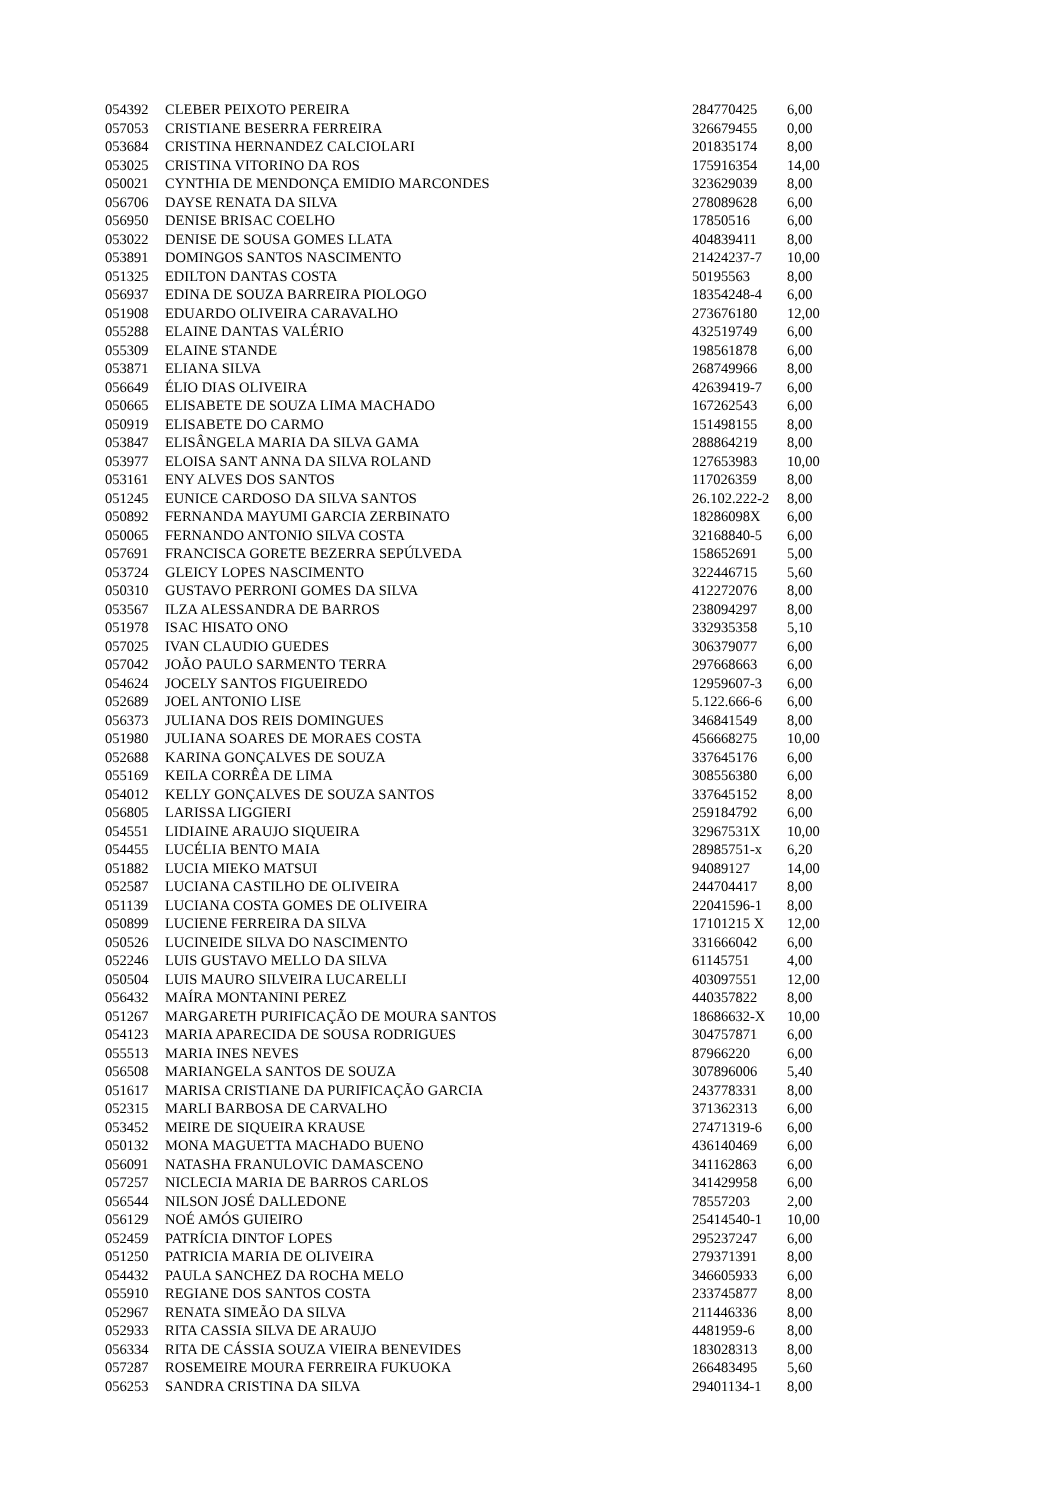| 054392 | CLEBER PEIXOTO PEREIRA | 284770425 | 6,00 |
| 057053 | CRISTIANE BESERRA FERREIRA | 326679455 | 0,00 |
| 053684 | CRISTINA HERNANDEZ CALCIOLARI | 201835174 | 8,00 |
| 053025 | CRISTINA VITORINO DA ROS | 175916354 | 14,00 |
| 050021 | CYNTHIA DE MENDONÇA EMIDIO MARCONDES | 323629039 | 8,00 |
| 056706 | DAYSE RENATA DA SILVA | 278089628 | 6,00 |
| 056950 | DENISE BRISAC COELHO | 17850516 | 6,00 |
| 053022 | DENISE DE SOUSA GOMES LLATA | 404839411 | 8,00 |
| 053891 | DOMINGOS SANTOS NASCIMENTO | 21424237-7 | 10,00 |
| 051325 | EDILTON DANTAS COSTA | 50195563 | 8,00 |
| 056937 | EDINA DE SOUZA BARREIRA PIOLOGO | 18354248-4 | 6,00 |
| 051908 | EDUARDO OLIVEIRA CARAVALHO | 273676180 | 12,00 |
| 055288 | ELAINE DANTAS VALÉRIO | 432519749 | 6,00 |
| 055309 | ELAINE STANDE | 198561878 | 6,00 |
| 053871 | ELIANA SILVA | 268749966 | 8,00 |
| 056649 | ÉLIO DIAS OLIVEIRA | 42639419-7 | 6,00 |
| 050665 | ELISABETE DE SOUZA LIMA MACHADO | 167262543 | 6,00 |
| 050919 | ELISABETE DO CARMO | 151498155 | 8,00 |
| 053847 | ELISÂNGELA MARIA DA SILVA GAMA | 288864219 | 8,00 |
| 053977 | ELOISA SANT ANNA DA SILVA ROLAND | 127653983 | 10,00 |
| 053161 | ENY ALVES DOS SANTOS | 117026359 | 8,00 |
| 051245 | EUNICE CARDOSO DA SILVA SANTOS | 26.102.222-2 | 8,00 |
| 050892 | FERNANDA MAYUMI GARCIA ZERBINATO | 18286098X | 6,00 |
| 050065 | FERNANDO ANTONIO SILVA COSTA | 32168840-5 | 6,00 |
| 057691 | FRANCISCA GORETE BEZERRA SEPÚLVEDA | 158652691 | 5,00 |
| 053724 | GLEICY LOPES NASCIMENTO | 322446715 | 5,60 |
| 050310 | GUSTAVO PERRONI GOMES DA SILVA | 412272076 | 8,00 |
| 053567 | ILZA ALESSANDRA DE BARROS | 238094297 | 8,00 |
| 051978 | ISAC HISATO ONO | 332935358 | 5,10 |
| 057025 | IVAN CLAUDIO GUEDES | 306379077 | 6,00 |
| 057042 | JOÃO PAULO SARMENTO TERRA | 297668663 | 6,00 |
| 054624 | JOCELY SANTOS FIGUEIREDO | 12959607-3 | 6,00 |
| 052689 | JOEL ANTONIO LISE | 5.122.666-6 | 6,00 |
| 056373 | JULIANA DOS REIS DOMINGUES | 346841549 | 8,00 |
| 051980 | JULIANA SOARES DE MORAES COSTA | 456668275 | 10,00 |
| 052688 | KARINA GONÇALVES DE SOUZA | 337645176 | 6,00 |
| 055169 | KEILA CORRÊA DE LIMA | 308556380 | 6,00 |
| 054012 | KELLY GONÇALVES DE SOUZA SANTOS | 337645152 | 8,00 |
| 056805 | LARISSA LIGGIERI | 259184792 | 6,00 |
| 054551 | LIDIAINE ARAUJO SIQUEIRA | 32967531X | 10,00 |
| 054455 | LUCÉLIA BENTO MAIA | 28985751-x | 6,20 |
| 051882 | LUCIA MIEKO MATSUI | 94089127 | 14,00 |
| 052587 | LUCIANA CASTILHO DE OLIVEIRA | 244704417 | 8,00 |
| 051139 | LUCIANA COSTA GOMES DE OLIVEIRA | 22041596-1 | 8,00 |
| 050899 | LUCIENE FERREIRA DA SILVA | 17101215 X | 12,00 |
| 050526 | LUCINEIDE SILVA DO NASCIMENTO | 331666042 | 6,00 |
| 052246 | LUIS GUSTAVO MELLO DA SILVA | 61145751 | 4,00 |
| 050504 | LUIS MAURO SILVEIRA LUCARELLI | 403097551 | 12,00 |
| 056432 | MAÍRA MONTANINI PEREZ | 440357822 | 8,00 |
| 051267 | MARGARETH PURIFICAÇÃO DE MOURA SANTOS | 18686632-X | 10,00 |
| 054123 | MARIA APARECIDA DE SOUSA RODRIGUES | 304757871 | 6,00 |
| 055513 | MARIA INES NEVES | 87966220 | 6,00 |
| 056508 | MARIANGELA SANTOS DE SOUZA | 307896006 | 5,40 |
| 051617 | MARISA CRISTIANE DA PURIFICAÇÃO GARCIA | 243778331 | 8,00 |
| 052315 | MARLI BARBOSA DE CARVALHO | 371362313 | 6,00 |
| 053452 | MEIRE DE SIQUEIRA KRAUSE | 27471319-6 | 6,00 |
| 050132 | MONA MAGUETTA MACHADO BUENO | 436140469 | 6,00 |
| 056091 | NATASHA FRANULOVIC DAMASCENO | 341162863 | 6,00 |
| 057257 | NICLECIA MARIA DE BARROS CARLOS | 341429958 | 6,00 |
| 056544 | NILSON JOSÉ DALLEDONE | 78557203 | 2,00 |
| 056129 | NOÉ AMÓS GUIEIRO | 25414540-1 | 10,00 |
| 052459 | PATRÍCIA DINTOF LOPES | 295237247 | 6,00 |
| 051250 | PATRICIA MARIA DE OLIVEIRA | 279371391 | 8,00 |
| 054432 | PAULA SANCHEZ DA ROCHA MELO | 346605933 | 6,00 |
| 055910 | REGIANE DOS SANTOS COSTA | 233745877 | 8,00 |
| 052967 | RENATA SIMEÃO DA SILVA | 211446336 | 8,00 |
| 052933 | RITA CASSIA SILVA DE ARAUJO | 4481959-6 | 8,00 |
| 056334 | RITA DE CÁSSIA SOUZA VIEIRA BENEVIDES | 183028313 | 8,00 |
| 057287 | ROSEMEIRE MOURA FERREIRA FUKUOKA | 266483495 | 5,60 |
| 056253 | SANDRA CRISTINA DA SILVA | 29401134-1 | 8,00 |